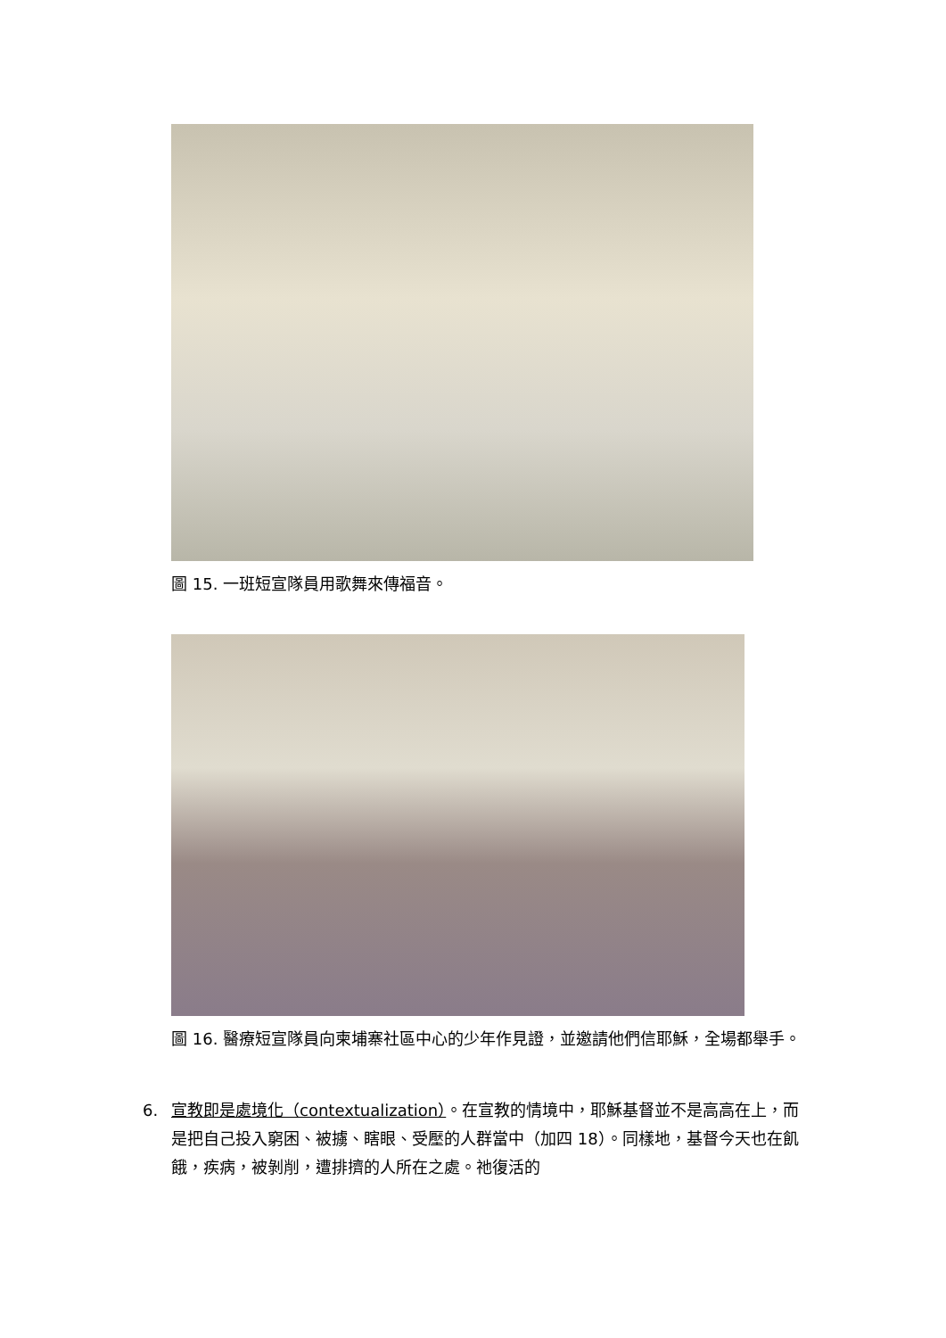圖 15. 一班短宣隊員用歌舞來傳福音。
圖 16. 醫療短宣隊員向柬埔寨社區中心的少年作見證，並邀請他們信耶穌，全場都舉手。
6. 宣教即是處境化（contextualization）。在宣教的情境中，耶穌基督並不是高高在上，而是把自己投入窮困、被擄、瞎眼、受壓的人群當中（加四 18）。同樣地，基督今天也在飢餓，疾病，被剝削，遭排擠的人所在之處。祂復活的